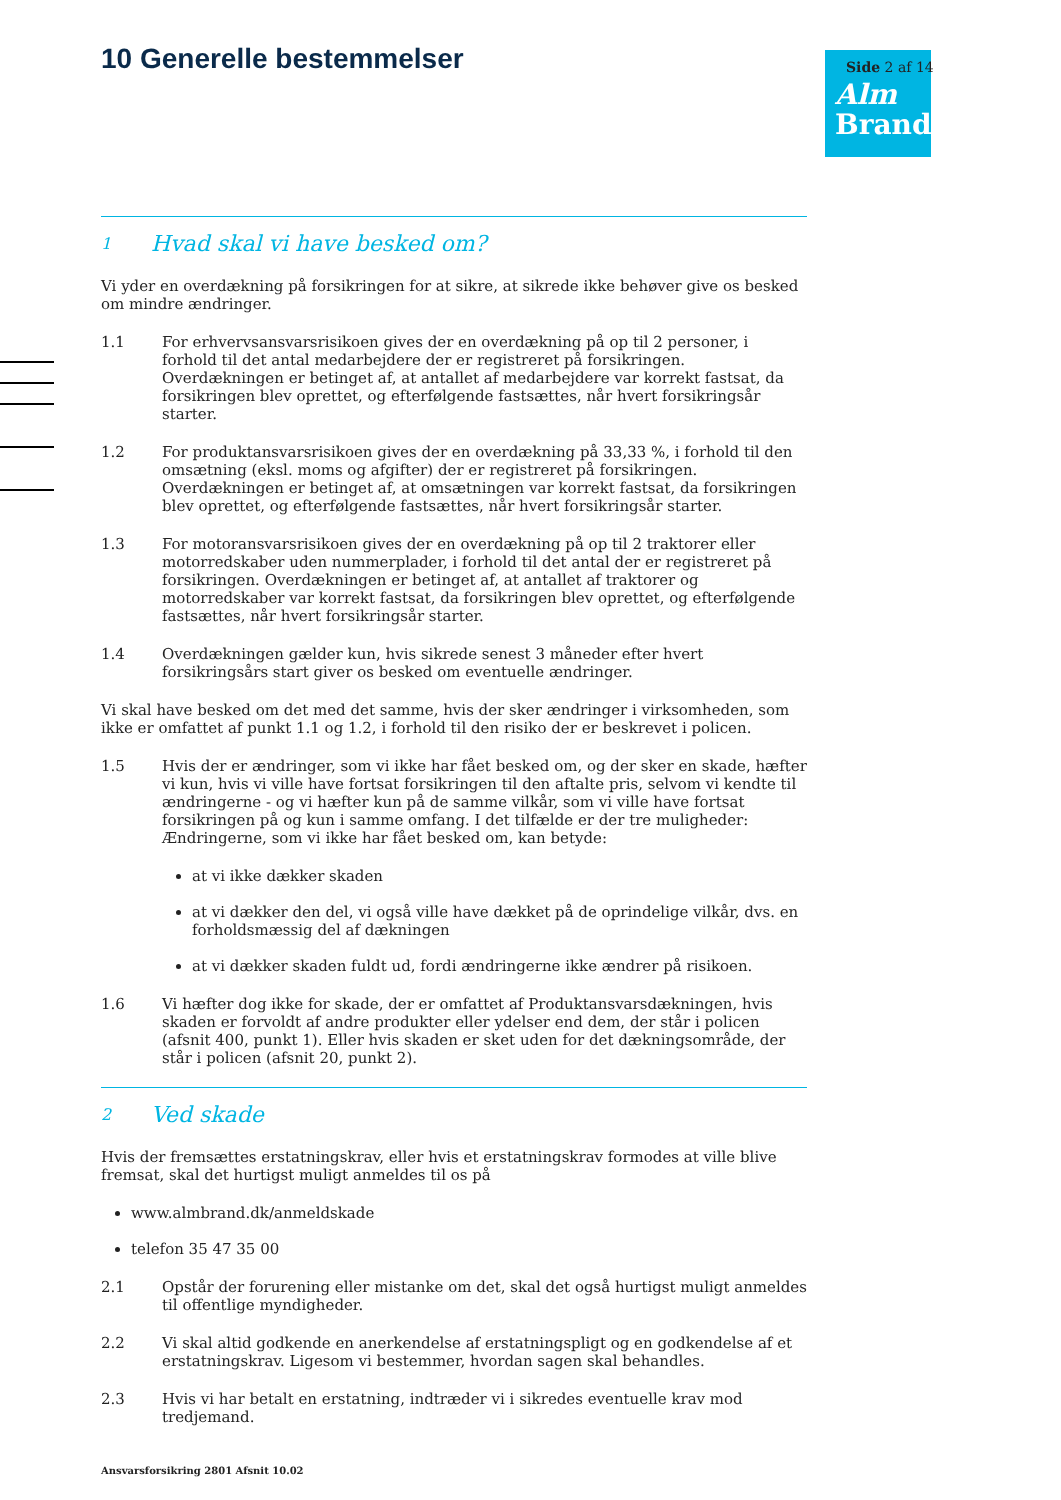10 Generelle bestemmelser
Alm
Brand
Side 2 af 14
1 Hvad skal vi have besked om?
Vi yder en overdækning på forsikringen for at sikre, at sikrede ikke behøver give os besked om mindre ændringer.
1.1 For erhvervsansvarsrisikoen gives der en overdækning på op til 2 personer, i forhold til det antal medarbejdere der er registreret på forsikringen. Overdækningen er betinget af, at antallet af medarbejdere var korrekt fastsat, da forsikringen blev oprettet, og efterfølgende fastsættes, når hvert forsikringsår starter.
1.2 For produktansvarsrisikoen gives der en overdækning på 33,33 %, i forhold til den omsætning (eksl. moms og afgifter) der er registreret på forsikringen. Overdækningen er betinget af, at omsætningen var korrekt fastsat, da forsikringen blev oprettet, og efterfølgende fastsættes, når hvert forsikringsår starter.
1.3 For motoransvarsrisikoen gives der en overdækning på op til 2 traktorer eller motorredskaber uden nummerplader, i forhold til det antal der er registreret på forsikringen. Overdækningen er betinget af, at antallet af traktorer og motorredskaber var korrekt fastsat, da forsikringen blev oprettet, og efterfølgende fastsættes, når hvert forsikringsår starter.
1.4 Overdækningen gælder kun, hvis sikrede senest 3 måneder efter hvert forsikringsårs start giver os besked om eventuelle ændringer.
Vi skal have besked om det med det samme, hvis der sker ændringer i virksomheden, som ikke er omfattet af punkt 1.1 og 1.2, i forhold til den risiko der er beskrevet i policen.
1.5 Hvis der er ændringer, som vi ikke har fået besked om, og der sker en skade, hæfter vi kun, hvis vi ville have fortsat forsikringen til den aftalte pris, selvom vi kendte til ændringerne - og vi hæfter kun på de samme vilkår, som vi ville have fortsat forsikringen på og kun i samme omfang. I det tilfælde er der tre muligheder: Ændringerne, som vi ikke har fået besked om, kan betyde:
at vi ikke dækker skaden
at vi dækker den del, vi også ville have dækket på de oprindelige vilkår, dvs. en forholdsmæssig del af dækningen
at vi dækker skaden fuldt ud, fordi ændringerne ikke ændrer på risikoen.
1.6 Vi hæfter dog ikke for skade, der er omfattet af Produktansvarsdækningen, hvis skaden er forvoldt af andre produkter eller ydelser end dem, der står i policen (afsnit 400, punkt 1). Eller hvis skaden er sket uden for det dækningsområde, der står i policen (afsnit 20, punkt 2).
2 Ved skade
Hvis der fremsættes erstatningskrav, eller hvis et erstatningskrav formodes at ville blive fremsat, skal det hurtigst muligt anmeldes til os på
www.almbrand.dk/anmeldskade
telefon 35 47 35 00
2.1 Opstår der forurening eller mistanke om det, skal det også hurtigst muligt anmeldes til offentlige myndigheder.
2.2 Vi skal altid godkende en anerkendelse af erstatningspligt og en godkendelse af et erstatningskrav. Ligesom vi bestemmer, hvordan sagen skal behandles.
2.3 Hvis vi har betalt en erstatning, indtræder vi i sikredes eventuelle krav mod tredjemand.
Ansvarsforsikring 2801 Afsnit 10.02